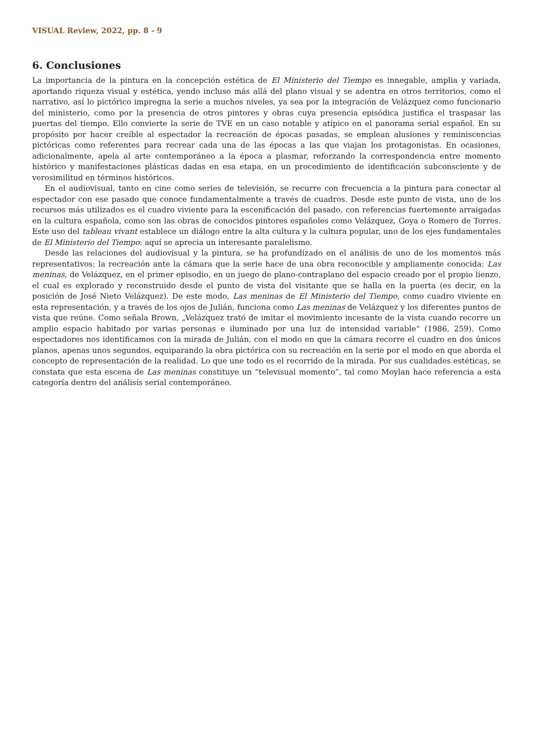VISUAL Review, 2022, pp. 8 - 9
6. Conclusiones
La importancia de la pintura en la concepción estética de El Ministerio del Tiempo es innegable, amplia y variada, aportando riqueza visual y estética, yendo incluso más allá del plano visual y se adentra en otros territorios, como el narrativo, así lo pictórico impregna la serie a muchos niveles, ya sea por la integración de Velázquez como funcionario del ministerio, como por la presencia de otros pintores y obras cuya presencia episódica justifica el traspasar las puertas del tiempo. Ello convierte la serie de TVE en un caso notable y atípico en el panorama serial español. En su propósito por hacer creíble al espectador la recreación de épocas pasadas, se emplean alusiones y reminiscencias pictóricas como referentes para recrear cada una de las épocas a las que viajan los protagonistas. En ocasiones, adicionalmente, apela al arte contemporáneo a la época a plasmar, reforzando la correspondencia entre momento histórico y manifestaciones plásticas dadas en esa etapa, en un procedimiento de identificación subconsciente y de verosimilitud en términos históricos.
En el audiovisual, tanto en cine como series de televisión, se recurre con frecuencia a la pintura para conectar al espectador con ese pasado que conoce fundamentalmente a través de cuadros. Desde este punto de vista, uno de los recursos más utilizados es el cuadro viviente para la escenificación del pasado, con referencias fuertemente arraigadas en la cultura española, como son las obras de conocidos pintores españoles como Velázquez, Goya o Romero de Torres. Este uso del tableau vivant establece un diálogo entre la alta cultura y la cultura popular, uno de los ejes fundamentales de El Ministerio del Tiempo: aquí se aprecia un interesante paralelismo.
Desde las relaciones del audiovisual y la pintura, se ha profundizado en el análisis de uno de los momentos más representativos: la recreación ante la cámara que la serie hace de una obra reconocible y ampliamente conocida: Las meninas, de Velázquez, en el primer episodio, en un juego de plano-contraplano del espacio creado por el propio lienzo, el cual es explorado y reconstruido desde el punto de vista del visitante que se halla en la puerta (es decir, en la posición de José Nieto Velázquez). De este modo, Las meninas de El Ministerio del Tiempo, como cuadro viviente en esta representación, y a través de los ojos de Julián, funciona como Las meninas de Velázquez y los diferentes puntos de vista que reúne. Como señala Brown, „Velázquez trató de imitar el movimiento incesante de la vista cuando recorre un amplio espacio habitado por varias personas e iluminado por una luz de intensidad variable“ (1986, 259). Como espectadores nos identificamos con la mirada de Julián, con el modo en que la cámara recorre el cuadro en dos únicos planos, apenas unos segundos, equiparando la obra pictórica con su recreación en la serie por el modo en que aborda el concepto de representación de la realidad. Lo que une todo es el recorrido de la mirada. Por sus cualidades estéticas, se constata que esta escena de Las meninas constituye un “televisual momento”, tal como Moylan hace referencia a esta categoría dentro del análisis serial contemporáneo.